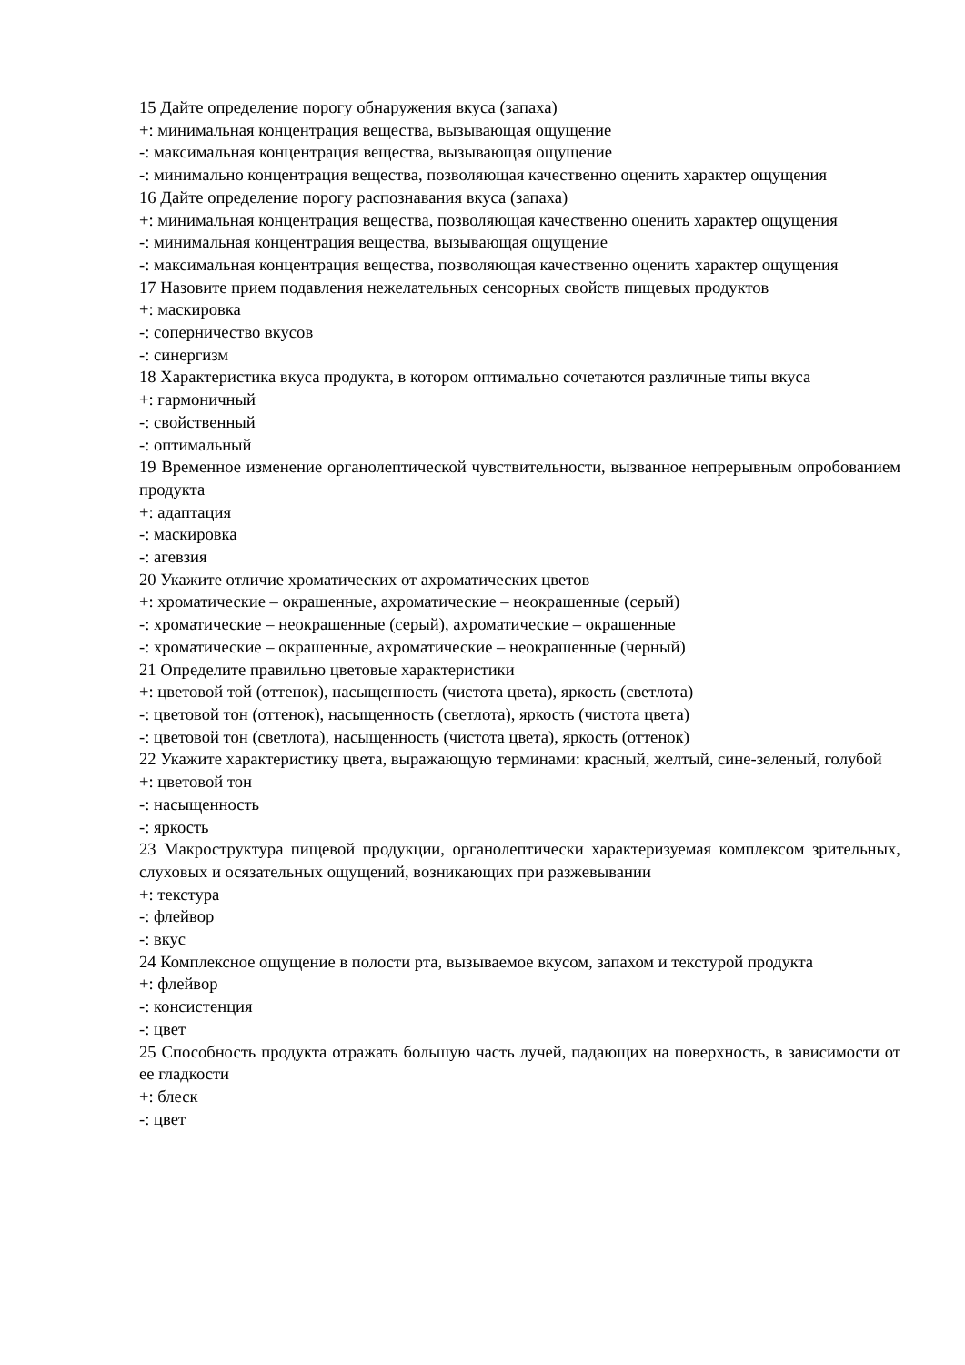15 Дайте определение порогу обнаружения вкуса (запаха)
+: минимальная концентрация вещества, вызывающая ощущение
-: максимальная концентрация вещества, вызывающая ощущение
-: минимально концентрация вещества, позволяющая качественно оценить характер ощущения
16 Дайте определение порогу распознавания вкуса (запаха)
+: минимальная концентрация вещества, позволяющая качественно оценить характер ощущения
-: минимальная концентрация вещества, вызывающая ощущение
-: максимальная концентрация вещества, позволяющая качественно оценить характер ощущения
17 Назовите прием подавления нежелательных сенсорных свойств пищевых продуктов
+: маскировка
-: соперничество вкусов
-: синергизм
18 Характеристика вкуса продукта, в котором оптимально сочетаются различные типы вкуса
+: гармоничный
-: свойственный
-: оптимальный
19 Временное изменение органолептической чувствительности, вызванное непрерывным опробованием продукта
+: адаптация
-: маскировка
-: агевзия
20 Укажите отличие хроматических от ахроматических цветов
+: хроматические – окрашенные, ахроматические – неокрашенные (серый)
-: хроматические – неокрашенные (серый), ахроматические – окрашенные
-: хроматические – окрашенные, ахроматические – неокрашенные (черный)
21 Определите правильно цветовые характеристики
+: цветовой той (оттенок), насыщенность (чистота цвета), яркость (светлота)
-: цветовой тон (оттенок), насыщенность (светлота), яркость (чистота цвета)
-: цветовой тон (светлота), насыщенность (чистота цвета), яркость (оттенок)
22 Укажите характеристику цвета, выражающую терминами: красный, желтый, сине-зеленый, голубой
+: цветовой тон
-: насыщенность
-: яркость
23 Макроструктура пищевой продукции, органолептически характеризуемая комплексом зрительных, слуховых и осязательных ощущений, возникающих при разжевывании
+: текстура
-: флейвор
-: вкус
24 Комплексное ощущение в полости рта, вызываемое вкусом, запахом и текстурой продукта
+: флейвор
-: консистенция
-: цвет
25 Способность продукта отражать большую часть лучей, падающих на поверхность, в зависимости от ее гладкости
+: блеск
-: цвет